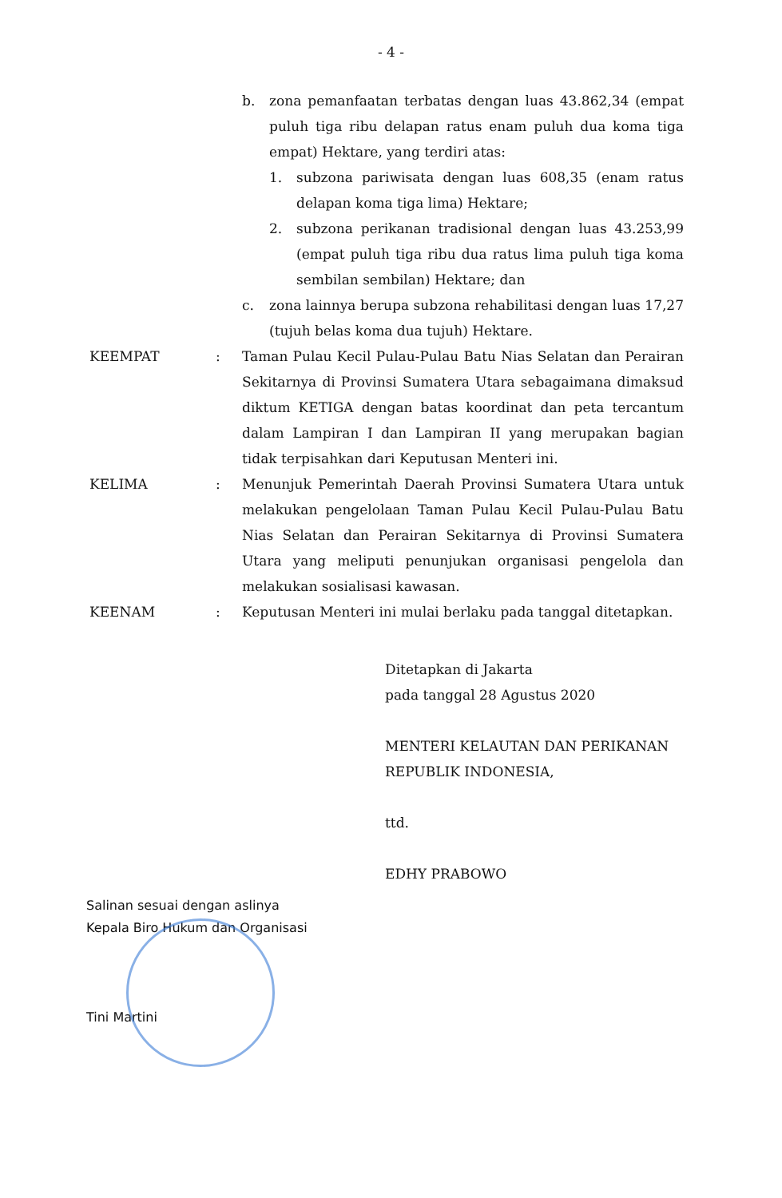- 4 -
b. zona pemanfaatan terbatas dengan luas 43.862,34 (empat puluh tiga ribu delapan ratus enam puluh dua koma tiga empat) Hektare, yang terdiri atas:
1. subzona pariwisata dengan luas 608,35 (enam ratus delapan koma tiga lima) Hektare;
2. subzona perikanan tradisional dengan luas 43.253,99 (empat puluh tiga ribu dua ratus lima puluh tiga koma sembilan sembilan) Hektare; dan
c. zona lainnya berupa subzona rehabilitasi dengan luas 17,27 (tujuh belas koma dua tujuh) Hektare.
KEEMPAT : Taman Pulau Kecil Pulau-Pulau Batu Nias Selatan dan Perairan Sekitarnya di Provinsi Sumatera Utara sebagaimana dimaksud diktum KETIGA dengan batas koordinat dan peta tercantum dalam Lampiran I dan Lampiran II yang merupakan bagian tidak terpisahkan dari Keputusan Menteri ini.
KELIMA : Menunjuk Pemerintah Daerah Provinsi Sumatera Utara untuk melakukan pengelolaan Taman Pulau Kecil Pulau-Pulau Batu Nias Selatan dan Perairan Sekitarnya di Provinsi Sumatera Utara yang meliputi penunjukan organisasi pengelola dan melakukan sosialisasi kawasan.
KEENAM : Keputusan Menteri ini mulai berlaku pada tanggal ditetapkan.
Ditetapkan di Jakarta
pada tanggal 28 Agustus 2020
MENTERI KELAUTAN DAN PERIKANAN
REPUBLIK INDONESIA,
ttd.
EDHY PRABOWO
Salinan sesuai dengan aslinya
Kepala Biro Hukum dan Organisasi
Tini Martini